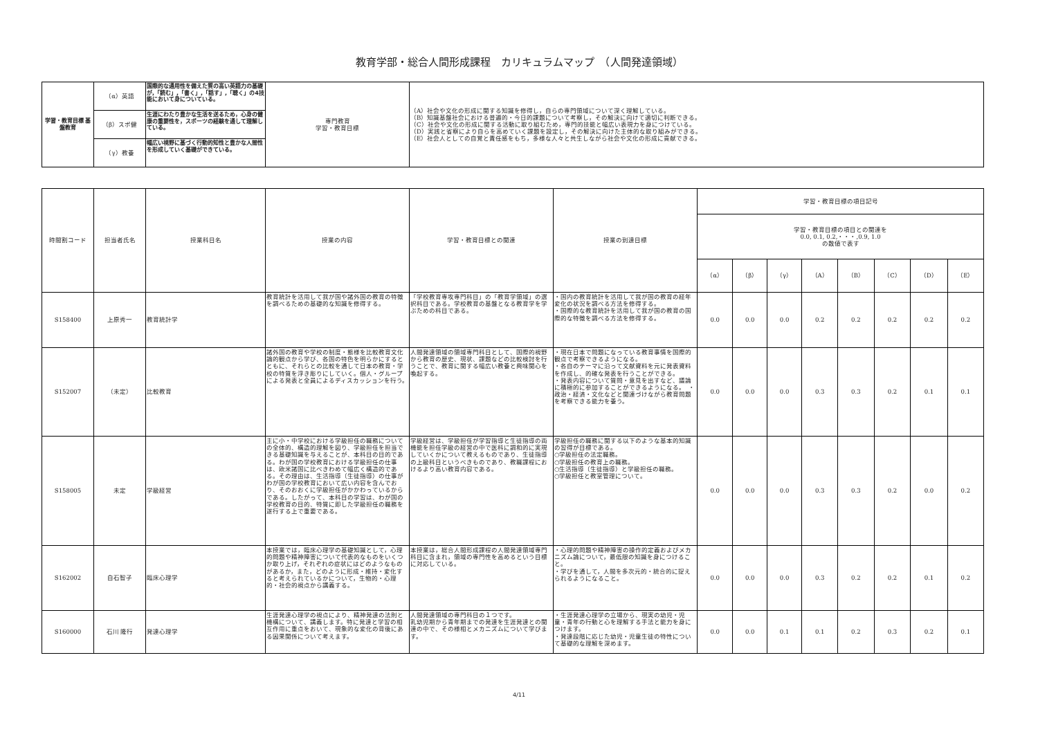教育学部・総合人間形成課程　カリキュラムマップ　（人間発達領域）
| 学習・教育目標 基盤教育 | （α）英語 | 国際的な通用性を備えた質の高い英語力の基礎が,「読む」,「書く」,「話す」,「聴く」の4技能において身についている。 | 専門教育 学習・教育目標 | （A）社会や文化の形成に関する知識を修得し，自らの専門領域について深く理解している。 （B）知識基盤社会における普遍的・今日的課題について考察し，その解決に向けて適切に判断できる。 （C）社会や文化の形成に関する活動に取り組むため，専門的技能と幅広い表現力を身につけている。 （D）実践と省察により自らを高めていく課題を設定し，その解決に向けた主体的な取り組みができる。 （E）社会人としての自覚と責任感をもち，多様な人々と共生しながら社会や文化の形成に貢献できる。 |
| | （β）スポ健 | 生涯にわたり豊かな生活を送るため，心身の健康の重要性を，スポーツの経験を通して理解している。 | | |
| | （γ）教養 | 幅広い視野に基づく行動的知性と豊かな人間性を形成していく基礎ができている。 | | |
| 時間割コード | 担当者氏名 | 授業科目名 | 授業の内容 | 学習・教育目標との関連 | 授業の到達目標 | 学習・教育目標の項目記号 | | | | | | | |
| --- | --- | --- | --- | --- | --- | --- | --- | --- | --- | --- | --- | --- | --- |
| | | | | | | 学習・教育目標の項目との関連を 0.0, 0.1, 0.2,・・・,0.9, 1.0 の数値で表す | | | | | | | |
| | | | | | | （α） | （β） | （γ） | （A） | （B） | （C） | （D） | （E） |
| S158400 | 上原秀一 | 教育統計学 | 教育統計を活用して我が国や諸外国の教育の特徴を調べるための基礎的な知識を修得する。 | 「学校教育専攻専門科目」の「教育学領域」の選択科目である。学校教育の基盤となる教育学を学ぶための科目である。 | ・国内の教育統計を活用して我が国の教育の経年変化の状況を調べる方法を修得する。 ・国際的な教育統計を活用して我が国の教育の国際的な特徴を調べる方法を修得する。 | 0.0 | 0.0 | 0.0 | 0.2 | 0.2 | 0.2 | 0.2 | 0.2 |
| S152007 | （未定） | 比較教育 | 諸外国の教育や学校の制度・態様を比較教育文化論的観点から学び、各国の特色を明らかにするとともに、それらとの比較を通して日本の教育・学校の特質を浮き彫りにしていく。個人・グループによる発表と全員によるディスカッションを行う。 | 人間発達領域の領域専門科目として、国際的視野から教育の歴史、現状、課題などの比較検討を行うことで、教育に関する幅広い教養と興味関心を喚起する。 | ・現在日本で問題になっている教育事情を国際的観点で考察できるようになる。 ・各自のテーマに沿って文献資料を元に発表資料を作成し、的確な発表を行うことができる。 ・発表内容について質問・意見を出すなど、議論に積極的に参加することができるようになる。 ・政治・経済・文化などと関連づけながら教育問題を考察できる能力を養う。 | 0.0 | 0.0 | 0.0 | 0.3 | 0.3 | 0.2 | 0.1 | 0.1 |
| S158005 | 未定 | 学級経営 | 主に小・中学校における学級担任の職務についての全体的、構造的理解を図り、学級担任を担当できる基礎知識を与えることが、本科目の目的である。わが国の学校教育における学級担任の仕事は、欧米諸国に比べきわめて幅広く構造的である。その理由は、生活指導（生徒指導）の仕事がわが国の学校教育において広い内容を含んでおり、そのおおくに学級担任がかかわっているからである。したがって、本科目の学習は、わが国の学校教育の目的、特質に即した学級担任の職務を遂行する上で重要である。 | 学級経営は、学級担任が学習指導と生徒指導の両機能を担任学級の経営の中で医科に調和的に実現していくかについて教えるものであり、生徒指導の上級科目というべきものであり、教職課程におけるより高い教育内容である。 | 学級担任の職務に関する以下のような基本的知識の習得が目標である。 ○学級担任の法定職務。 ○学級担任の教育上の職務。 ○生活指導（生徒指導）と学級担任の職務。 ○学級担任と教室管理について。 | 0.0 | 0.0 | 0.0 | 0.3 | 0.3 | 0.2 | 0.0 | 0.2 |
| S162002 | 白石智子 | 臨床心理学 | 本授業では，臨床心理学の基礎知識として，心理的問題や精神障害について代表的なものをいくつか取り上げ，それぞれの症状にはどのようなものがあるか，また，どのように形成・維持・変化すると考えられているかについて，生物的・心理的・社会的視点から講義する。 | 本授業は，総合人間形成課程の人間発達領域専門科目に含まれ，領域の専門性を高めるという目標に対応している。 | ・心理的問題や精神障害の操作的定義およびメカニズム論について，最低限の知識を身につけること。 ・学びを通して，人間を多次元的・統合的に捉えられるようになること。 | 0.0 | 0.0 | 0.0 | 0.3 | 0.2 | 0.2 | 0.1 | 0.2 |
| S160000 | 石川 隆行 | 発達心理学 | 生涯発達心理学の視点により、精神発達の法則と機構について、講義します。特に発達と学習の相互作用に重点をおいて、現象的な変化の背後にある因果関係について考えます。 | 人間発達領域の専門科目の１つです。 乳幼児期から青年期までの発達を生涯発達との関連の中で、その様相とメカニズムについて学びます。 | ・生涯発達心理学の立場から、現実の幼児・児童・青年の行動と心を理解する手法と能力を身につけます。 ・発達段階に応じた幼児・児童生徒の特性について基礎的な理解を深めます。 | 0.0 | 0.0 | 0.1 | 0.1 | 0.2 | 0.3 | 0.2 | 0.1 |
4/11